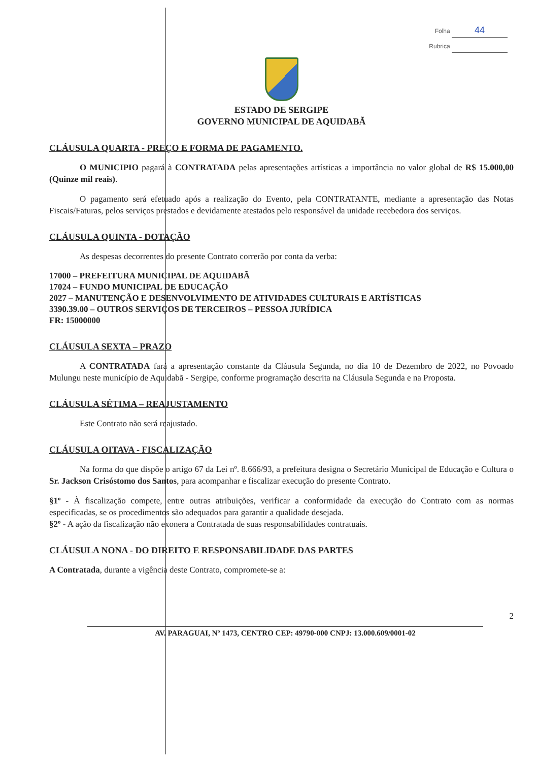Folha 44
Rubrica
ESTADO DE SERGIPE
GOVERNO MUNICIPAL DE AQUIDABÃ
CLÁUSULA QUARTA - PREÇO E FORMA DE PAGAMENTO.
O MUNICIPIO pagará à CONTRATADA pelas apresentações artísticas a importância no valor global de R$ 15.000,00 (Quinze mil reais).
O pagamento será efetuado após a realização do Evento, pela CONTRATANTE, mediante a apresentação das Notas Fiscais/Faturas, pelos serviços prestados e devidamente atestados pelo responsável da unidade recebedora dos serviços.
CLÁUSULA QUINTA - DOTAÇÃO
As despesas decorrentes do presente Contrato correrão por conta da verba:
17000 – PREFEITURA MUNICIPAL DE AQUIDABÃ
17024 – FUNDO MUNICIPAL DE EDUCAÇÃO
2027 – MANUTENÇÃO E DESENVOLVIMENTO DE ATIVIDADES CULTURAIS E ARTÍSTICAS
3390.39.00 – OUTROS SERVIÇOS DE TERCEIROS – PESSOA JURÍDICA
FR: 15000000
CLÁUSULA SEXTA – PRAZO
A CONTRATADA fará a apresentação constante da Cláusula Segunda, no dia 10 de Dezembro de 2022, no Povoado Mulungu neste município de Aquidabã - Sergipe, conforme programação descrita na Cláusula Segunda e na Proposta.
CLÁUSULA SÉTIMA – REAJUSTAMENTO
Este Contrato não será reajustado.
CLÁUSULA OITAVA - FISCALIZAÇÃO
Na forma do que dispõe o artigo 67 da Lei nº. 8.666/93, a prefeitura designa o Secretário Municipal de Educação e Cultura o Sr. Jackson Crisóstomo dos Santos, para acompanhar e fiscalizar execução do presente Contrato.
§1º - À fiscalização compete, entre outras atribuições, verificar a conformidade da execução do Contrato com as normas especificadas, se os procedimentos são adequados para garantir a qualidade desejada.
§2º - A ação da fiscalização não exonera a Contratada de suas responsabilidades contratuais.
CLÁUSULA NONA - DO DIREITO E RESPONSABILIDADE DAS PARTES
A Contratada, durante a vigência deste Contrato, compromete-se a:
2
AV. PARAGUAI, Nº 1473, CENTRO CEP: 49790-000 CNPJ: 13.000.609/0001-02